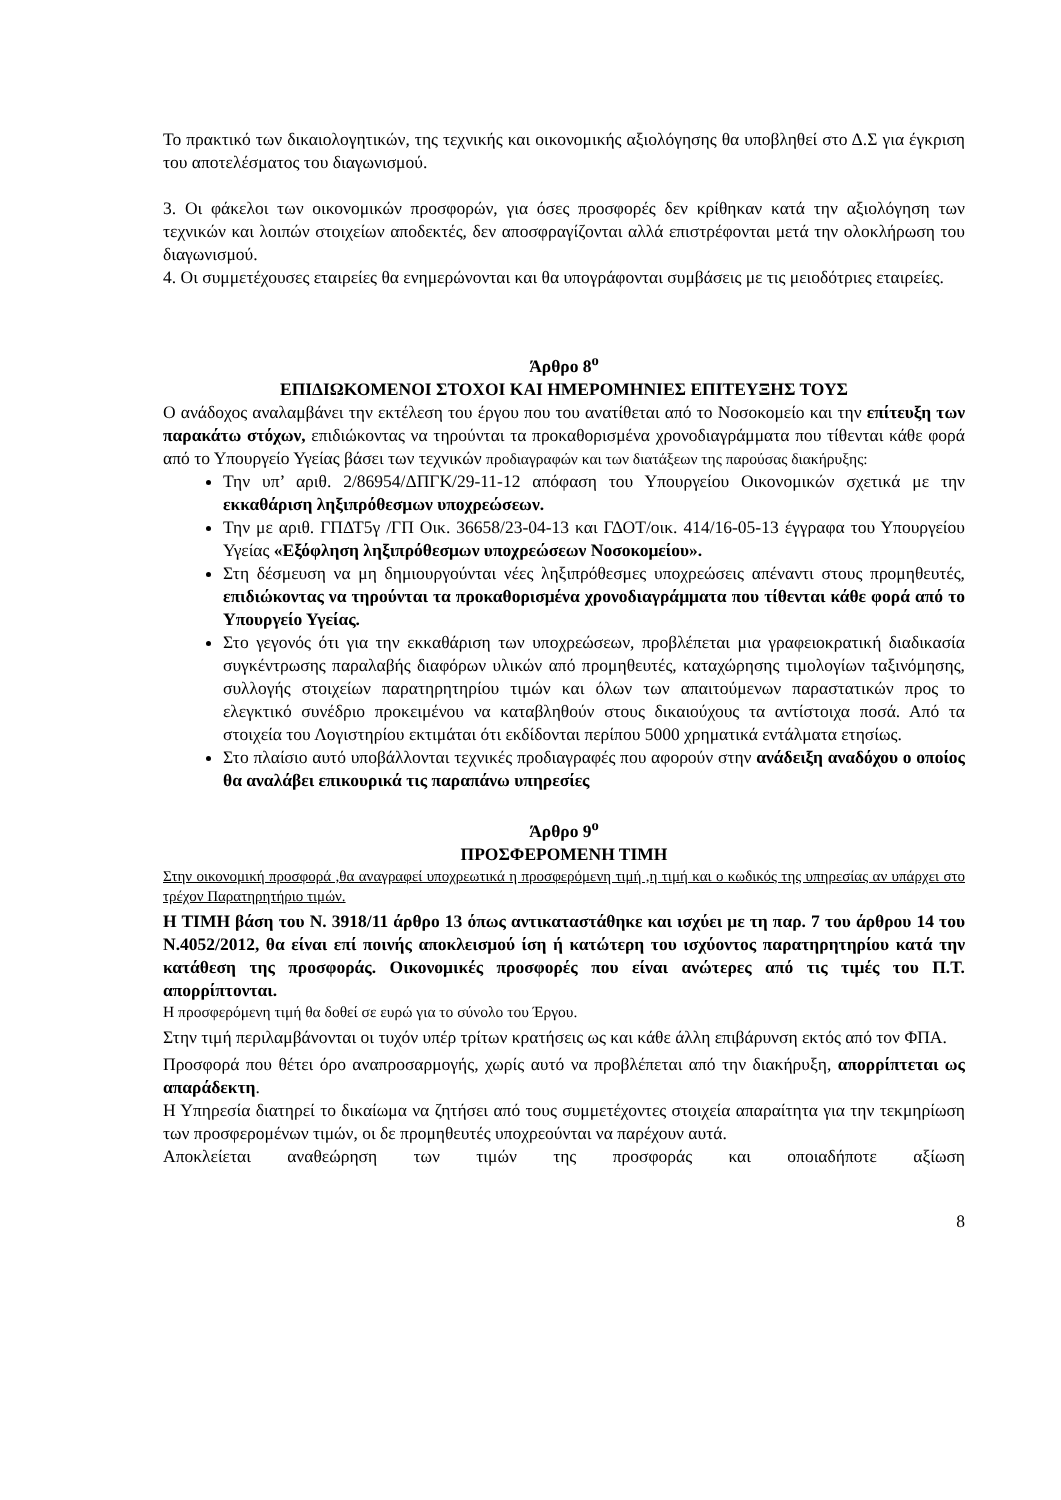Το πρακτικό των δικαιολογητικών, της τεχνικής και οικονομικής αξιολόγησης θα υποβληθεί στο Δ.Σ για έγκριση του αποτελέσματος του διαγωνισμού.
3. Οι φάκελοι των οικονομικών προσφορών, για όσες προσφορές δεν κρίθηκαν κατά την αξιολόγηση των τεχνικών και λοιπών στοιχείων αποδεκτές, δεν αποσφραγίζονται αλλά επιστρέφονται μετά την ολοκλήρωση του διαγωνισμού.
4. Οι συμμετέχουσες εταιρείες θα ενημερώνονται και θα υπογράφονται συμβάσεις με τις μειοδότριες εταιρείες.
Άρθρο 8<sup>ο</sup>
ΕΠΙΔΙΩΚΟΜΕΝΟΙ ΣΤΟΧΟΙ ΚΑΙ ΗΜΕΡΟΜΗΝΙΕΣ ΕΠΙΤΕΥΞΗΣ ΤΟΥΣ
Ο ανάδοχος αναλαμβάνει την εκτέλεση του έργου που του ανατίθεται από το Νοσοκομείο και την επίτευξη των παρακάτω στόχων, επιδιώκοντας να τηρούνται τα προκαθορισμένα χρονοδιαγράμματα που τίθενται κάθε φορά από το Υπουργείο Υγείας βάσει των τεχνικών προδιαγραφών και των διατάξεων της παρούσας διακήρυξης:
Την υπ’ αριθ. 2/86954/ΔΠΓΚ/29-11-12 απόφαση του Υπουργείου Οικονομικών σχετικά με την εκκαθάριση ληξιπρόθεσμων υποχρεώσεων.
Την με αριθ. ΓΠΔΤ5γ /ΓΠ Οικ. 36658/23-04-13 και ΓΔΟΤ/οικ. 414/16-05-13 έγγραφα του Υπουργείου Υγείας «Εξόφληση ληξιπρόθεσμων υποχρεώσεων Νοσοκομείου».
Στη δέσμευση να μη δημιουργούνται νέες ληξιπρόθεσμες υποχρεώσεις απέναντι στους προμηθευτές, επιδιώκοντας να τηρούνται τα προκαθορισμένα χρονοδιαγράμματα που τίθενται κάθε φορά από το Υπουργείο Υγείας.
Στο γεγονός ότι για την εκκαθάριση των υποχρεώσεων, προβλέπεται μια γραφειοκρατική διαδικασία συγκέντρωσης παραλαβής διαφόρων υλικών από προμηθευτές, καταχώρησης τιμολογίων ταξινόμησης, συλλογής στοιχείων παρατηρητηρίου τιμών και όλων των απαιτούμενων παραστατικών προς το ελεγκτικό συνέδριο προκειμένου να καταβληθούν στους δικαιούχους τα αντίστοιχα ποσά. Από τα στοιχεία του Λογιστηρίου εκτιμάται ότι εκδίδονται περίπου 5000 χρηματικά εντάλματα ετησίως.
Στο πλαίσιο αυτό υποβάλλονται τεχνικές προδιαγραφές που αφορούν στην ανάδειξη αναδόχου ο οποίος θα αναλάβει επικουρικά τις παραπάνω υπηρεσίες
Άρθρο 9<sup>ο</sup>
ΠΡΟΣΦΕΡΟΜΕΝΗ ΤΙΜΗ
Στην οικονομική προσφορά ,θα αναγραφεί υποχρεωτικά η προσφερόμενη τιμή ,η τιμή και ο κωδικός της υπηρεσίας αν υπάρχει στο τρέχον Παρατηρητήριο τιμών.
Η ΤΙΜΗ βάση του Ν. 3918/11 άρθρο 13 όπως αντικαταστάθηκε και ισχύει με τη παρ. 7 του άρθρου 14 του Ν.4052/2012, θα είναι επί ποινής αποκλεισμού ίση ή κατώτερη του ισχύοντος παρατηρητηρίου κατά την κατάθεση της προσφοράς. Οικονομικές προσφορές που είναι ανώτερες από τις τιμές του Π.Τ. απορρίπτονται.
Η προσφερόμενη τιμή θα δοθεί σε ευρώ για το σύνολο του Έργου.
Στην τιμή περιλαμβάνονται οι τυχόν υπέρ τρίτων κρατήσεις ως και κάθε άλλη επιβάρυνση εκτός από τον ΦΠΑ.
Προσφορά που θέτει όρο αναπροσαρμογής, χωρίς αυτό να προβλέπεται από την διακήρυξη, απορρίπτεται ως απαράδεκτη.
Η Υπηρεσία διατηρεί το δικαίωμα να ζητήσει από τους συμμετέχοντες στοιχεία απαραίτητα για την τεκμηρίωση των προσφερομένων τιμών, οι δε προμηθευτές υποχρεούνται να παρέχουν αυτά.
Αποκλείεται αναθεώρηση των τιμών της προσφοράς και οποιαδήποτε αξίωση
8